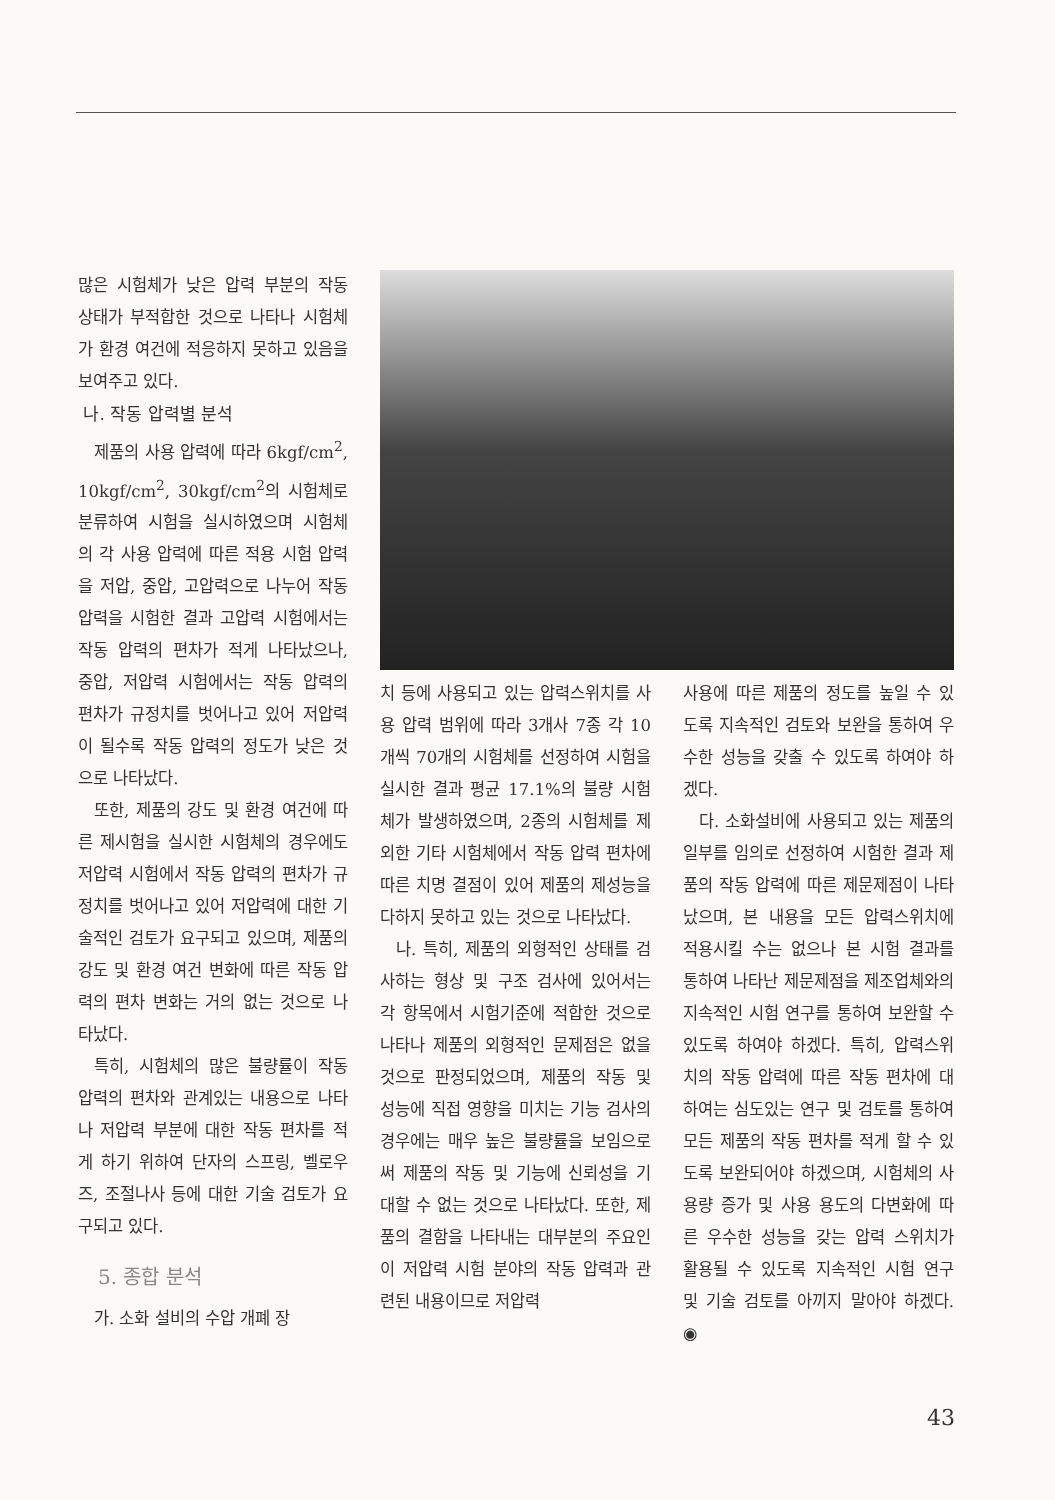많은 시험체가 낮은 압력 부분의 작동 상태가 부적합한 것으로 나타나 시험체가 환경 여건에 적응하지 못하고 있음을 보여주고 있다.
나. 작동 압력별 분석
제품의 사용 압력에 따라 6kgf/cm<sup>2</sup>, 10kgf/cm<sup>2</sup>, 30kgf/cm<sup>2</sup>의 시험체로 분류하여 시험을 실시하였으며 시험체의 각 사용 압력에 따른 적용 시험 압력을 저압, 중압, 고압력으로 나누어 작동 압력을 시험한 결과 고압력 시험에서는 작동 압력의 편차가 적게 나타났으나, 중압, 저압력 시험에서는 작동 압력의 편차가 규정치를 벗어나고 있어 저압력이 될수록 작동 압력의 정도가 낮은 것으로 나타났다.
또한, 제품의 강도 및 환경 여건에 따른 제시험을 실시한 시험체의 경우에도 저압력 시험에서 작동 압력의 편차가 규정치를 벗어나고 있어 저압력에 대한 기술적인 검토가 요구되고 있으며, 제품의 강도 및 환경 여건 변화에 따른 작동 압력의 편차 변화는 거의 없는 것으로 나타났다.
특히, 시험체의 많은 불량률이 작동 압력의 편차와 관계있는 내용으로 나타나 저압력 부분에 대한 작동 편차를 적게 하기 위하여 단자의 스프링, 벨로우즈, 조절나사 등에 대한 기술 검토가 요구되고 있다.
5. 종합 분석
가. 소화 설비의 수압 개폐 장
치 등에 사용되고 있는 압력스위치를 사용 압력 범위에 따라 3개사 7종 각 10개씩 70개의 시험체를 선정하여 시험을 실시한 결과 평균 17.1%의 불량 시험체가 발생하였으며, 2종의 시험체를 제외한 기타 시험체에서 작동 압력 편차에 따른 치명 결점이 있어 제품의 제성능을 다하지 못하고 있는 것으로 나타났다.
나. 특히, 제품의 외형적인 상태를 검사하는 형상 및 구조 검사에 있어서는 각 항목에서 시험기준에 적합한 것으로 나타나 제품의 외형적인 문제점은 없을 것으로 판정되었으며, 제품의 작동 및 성능에 직접 영향을 미치는 기능 검사의 경우에는 매우 높은 불량률을 보임으로써 제품의 작동 및 기능에 신뢰성을 기대할 수 없는 것으로 나타났다. 또한, 제품의 결함을 나타내는 대부분의 주요인이 저압력 시험 분야의 작동 압력과 관련된 내용이므로 저압력
사용에 따른 제품의 정도를 높일 수 있도록 지속적인 검토와 보완을 통하여 우수한 성능을 갖출 수 있도록 하여야 하겠다.
다. 소화설비에 사용되고 있는 제품의 일부를 임의로 선정하여 시험한 결과 제품의 작동 압력에 따른 제문제점이 나타났으며, 본 내용을 모든 압력스위치에 적용시킬 수는 없으나 본 시험 결과를 통하여 나타난 제문제점을 제조업체와의 지속적인 시험 연구를 통하여 보완할 수 있도록 하여야 하겠다. 특히, 압력스위치의 작동 압력에 따른 작동 편차에 대하여는 심도있는 연구 및 검토를 통하여 모든 제품의 작동 편차를 적게 할 수 있도록 보완되어야 하겠으며, 시험체의 사용량 증가 및 사용 용도의 다변화에 따른 우수한 성능을 갖는 압력 스위치가 활용될 수 있도록 지속적인 시험 연구 및 기술 검토를 아끼지 말아야 하겠다. ◉
43